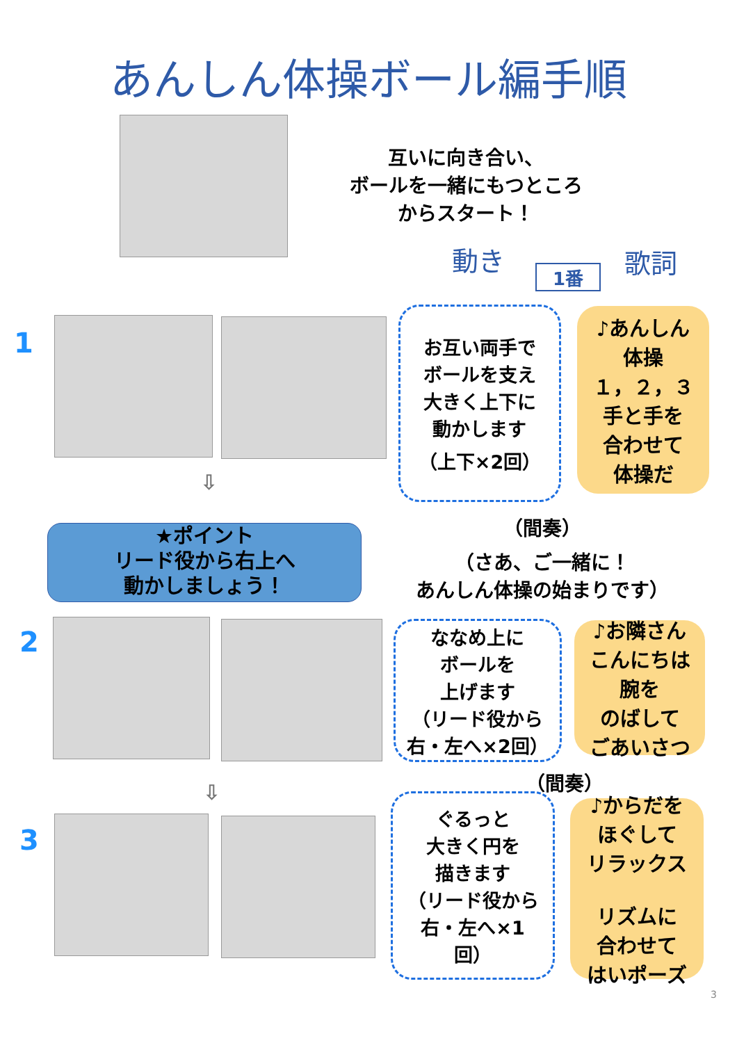あんしん体操ボール編手順
互いに向き合い、
ボールを一緒にもつところ
からスタート！
動き
1番 歌詞
1
お互い両手で
ボールを支え
大きく上下に
動かします
（上下×2回）
♪あんしん
体操
１，２，３
手と手を
合わせて
体操だ
⇩
★ポイント
リード役から右上へ
動かしましょう！
（間奏）
（さあ、ご一緒に！
あんしん体操の始まりです）
2
ななめ上に
ボールを
上げます
（リード役から
右・左へ×2回）
♪お隣さん
こんにちは
腕を
のばして
ごあいさつ
（間奏）
⇩
3
ぐるっと
大きく円を
描きます
（リード役から
右・左へ×1
回）
♪からだを
ほぐして
リラックス
リズムに
合わせて
はいポーズ
3